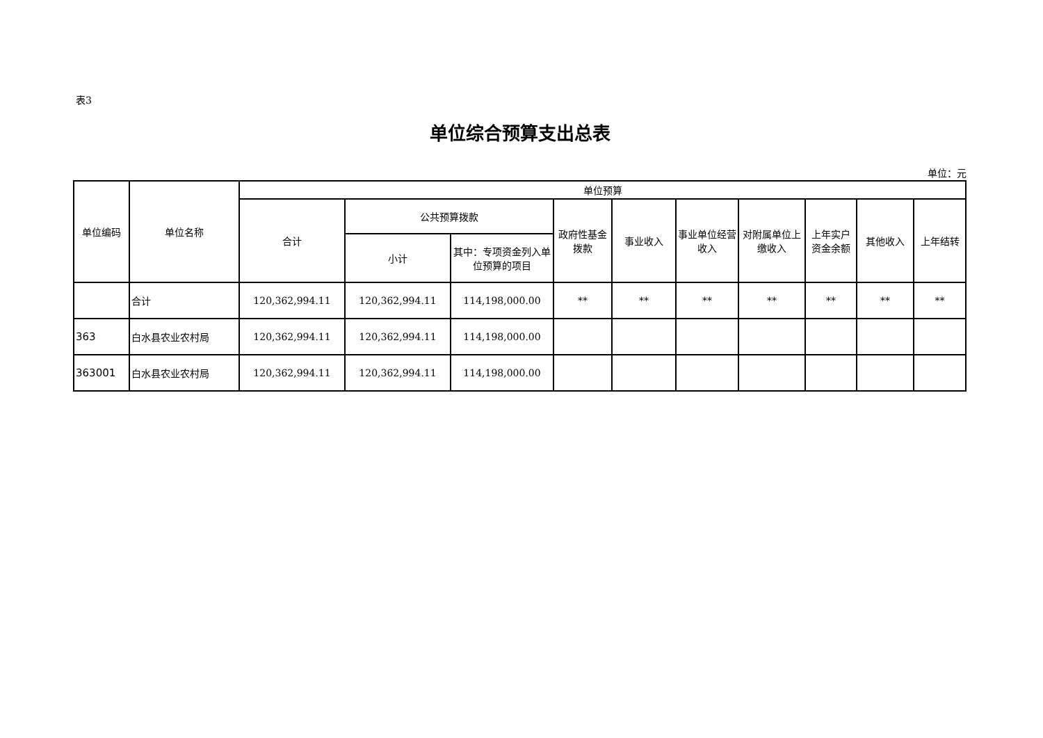表3
单位综合预算支出总表
单位：元
| 单位编码 | 单位名称 | 单位预算 | | | | | | | | | |
| --- | --- | --- | --- | --- | --- | --- | --- | --- | --- | --- | --- |
| | | 合计 | 公共预算拨款 | | 政府性基金拨款 | 事业收入 | 事业单位经营收入 | 对附属单位上缴收入 | 上年实户资金余额 | 其他收入 | 上年结转 |
| | | | 小计 | 其中：专项资金列入单位预算的项目 | | | | | | | |
| | 合计 | 120,362,994.11 | 120,362,994.11 | 114,198,000.00 | ** | ** | ** | ** | ** | ** | ** |
| 363 | 白水县农业农村局 | 120,362,994.11 | 120,362,994.11 | 114,198,000.00 | | | | | | | |
| 363001 | 白水县农业农村局 | 120,362,994.11 | 120,362,994.11 | 114,198,000.00 | | | | | | | |